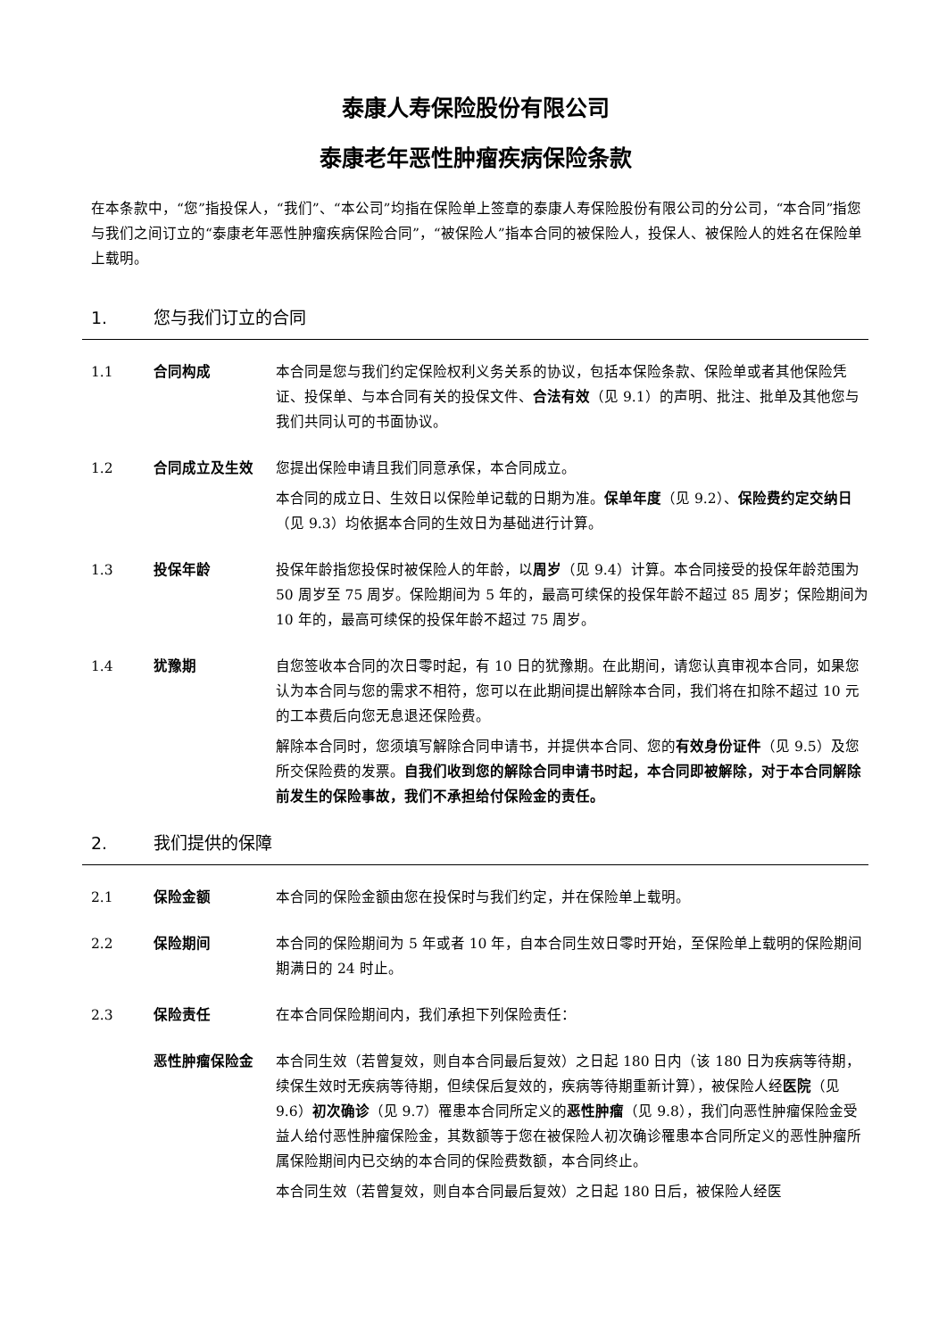泰康人寿保险股份有限公司
泰康老年恶性肿瘤疾病保险条款
在本条款中，“您”指投保人，“我们”、“本公司”均指在保险单上签章的泰康人寿保险股份有限公司的分公司，“本合同”指您与我们之间订立的“泰康老年恶性肿瘤疾病保险合同”，“被保险人”指本合同的被保险人，投保人、被保险人的姓名在保险单上载明。
1. 您与我们订立的合同
1.1 合同构成 本合同是您与我们约定保险权利义务关系的协议，包括本保险条款、保险单或者其他保险凭证、投保单、与本合同有关的投保文件、合法有效（见 9.1）的声明、批注、批单及其他您与我们共同认可的书面协议。
1.2 合同成立及生效 您提出保险申请且我们同意承保，本合同成立。
本合同的成立日、生效日以保险单记载的日期为准。保单年度（见 9.2）、保险费约定交纳日（见 9.3）均依据本合同的生效日为基础进行计算。
1.3 投保年龄 投保年龄指您投保时被保险人的年龄，以周岁（见 9.4）计算。本合同接受的投保年龄范围为 50 周岁至 75 周岁。保险期间为 5 年的，最高可续保的投保年龄不超过 85 周岁；保险期间为 10 年的，最高可续保的投保年龄不超过 75 周岁。
1.4 犹豫期 自您签收本合同的次日零时起，有 10 日的犹豫期。在此期间，请您认真审视本合同，如果您认为本合同与您的需求不相符，您可以在此期间提出解除本合同，我们将在扣除不超过 10 元的工本费后向您无息退还保险费。
解除本合同时，您须填写解除合同申请书，并提供本合同、您的有效身份证件（见 9.5）及您所交保险费的发票。自我们收到您的解除合同申请书时起，本合同即被解除，对于本合同解除前发生的保险事故，我们不承担给付保险金的责任。
2. 我们提供的保障
2.1 保险金额 本合同的保险金额由您在投保时与我们约定，并在保险单上载明。
2.2 保险期间 本合同的保险期间为 5 年或者 10 年，自本合同生效日零时开始，至保险单上载明的保险期间期满日的 24 时止。
2.3 保险责任 在本合同保险期间内，我们承担下列保险责任：
恶性肿瘤保险金 本合同生效（若曾复效，则自本合同最后复效）之日起 180 日内（该 180 日为疾病等待期，续保生效时无疾病等待期，但续保后复效的，疾病等待期重新计算），被保险人经医院（见 9.6）初次确诊（见 9.7）罹患本合同所定义的恶性肿瘤（见 9.8），我们向恶性肿瘤保险金受益人给付恶性肿瘤保险金，其数额等于您在被保险人初次确诊罹患本合同所定义的恶性肿瘤所属保险期间内已交纳的本合同的保险费数额，本合同终止。
本合同生效（若曾复效，则自本合同最后复效）之日起 180 日后，被保险人经医